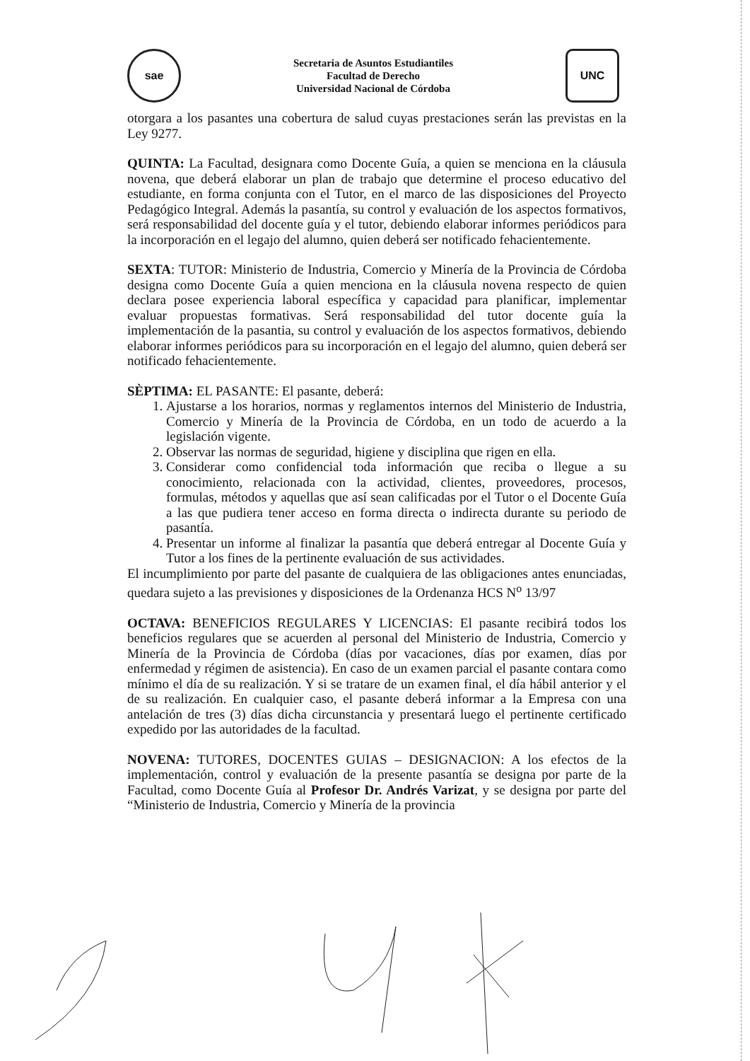sae
Secretaria de Asuntos Estudiantiles
Facultad de Derecho
Universidad Nacional de Córdoba
UNC
otorgara a los pasantes una cobertura de salud cuyas prestaciones serán las previstas en la Ley 9277.
QUINTA: La Facultad, designara como Docente Guía, a quien se menciona en la cláusula novena, que deberá elaborar un plan de trabajo que determine el proceso educativo del estudiante, en forma conjunta con el Tutor, en el marco de las disposiciones del Proyecto Pedagógico Integral. Además la pasantía, su control y evaluación de los aspectos formativos, será responsabilidad del docente guía y el tutor, debiendo elaborar informes periódicos para la incorporación en el legajo del alumno, quien deberá ser notificado fehacientemente.
SEXTA: TUTOR: Ministerio de Industria, Comercio y Minería de la Provincia de Córdoba designa como Docente Guía a quien menciona en la cláusula novena respecto de quien declara posee experiencia laboral específica y capacidad para planificar, implementar evaluar propuestas formativas. Será responsabilidad del tutor docente guía la implementación de la pasantia, su control y evaluación de los aspectos formativos, debiendo elaborar informes periódicos para su incorporación en el legajo del alumno, quien deberá ser notificado fehacientemente.
SÈPTIMA: EL PASANTE: El pasante, deberá:
1. Ajustarse a los horarios, normas y reglamentos internos del Ministerio de Industria, Comercio y Minería de la Provincia de Córdoba, en un todo de acuerdo a la legislación vigente.
2. Observar las normas de seguridad, higiene y disciplina que rigen en ella.
3. Considerar como confidencial toda información que reciba o llegue a su conocimiento, relacionada con la actividad, clientes, proveedores, procesos, formulas, métodos y aquellas que así sean calificadas por el Tutor o el Docente Guía a las que pudiera tener acceso en forma directa o indirecta durante su periodo de pasantía.
4. Presentar un informe al finalizar la pasantía que deberá entregar al Docente Guía y Tutor a los fines de la pertinente evaluación de sus actividades.
El incumplimiento por parte del pasante de cualquiera de las obligaciones antes enunciadas, quedara sujeto a las previsiones y disposiciones de la Ordenanza HCS N<sup>o</sup> 13/97
OCTAVA: BENEFICIOS REGULARES Y LICENCIAS: El pasante recibirá todos los beneficios regulares que se acuerden al personal del Ministerio de Industria, Comercio y Minería de la Provincia de Córdoba (días por vacaciones, días por examen, días por enfermedad y régimen de asistencia). En caso de un examen parcial el pasante contara como mínimo el día de su realización. Y si se tratare de un examen final, el día hábil anterior y el de su realización. En cualquier caso, el pasante deberá informar a la Empresa con una antelación de tres (3) días dicha circunstancia y presentará luego el pertinente certificado expedido por las autoridades de la facultad.
NOVENA: TUTORES, DOCENTES GUIAS – DESIGNACION: A los efectos de la implementación, control y evaluación de la presente pasantía se designa por parte de la Facultad, como Docente Guía al Profesor Dr. Andrés Varizat, y se designa por parte del “Ministerio de Industria, Comercio y Minería de la provincia